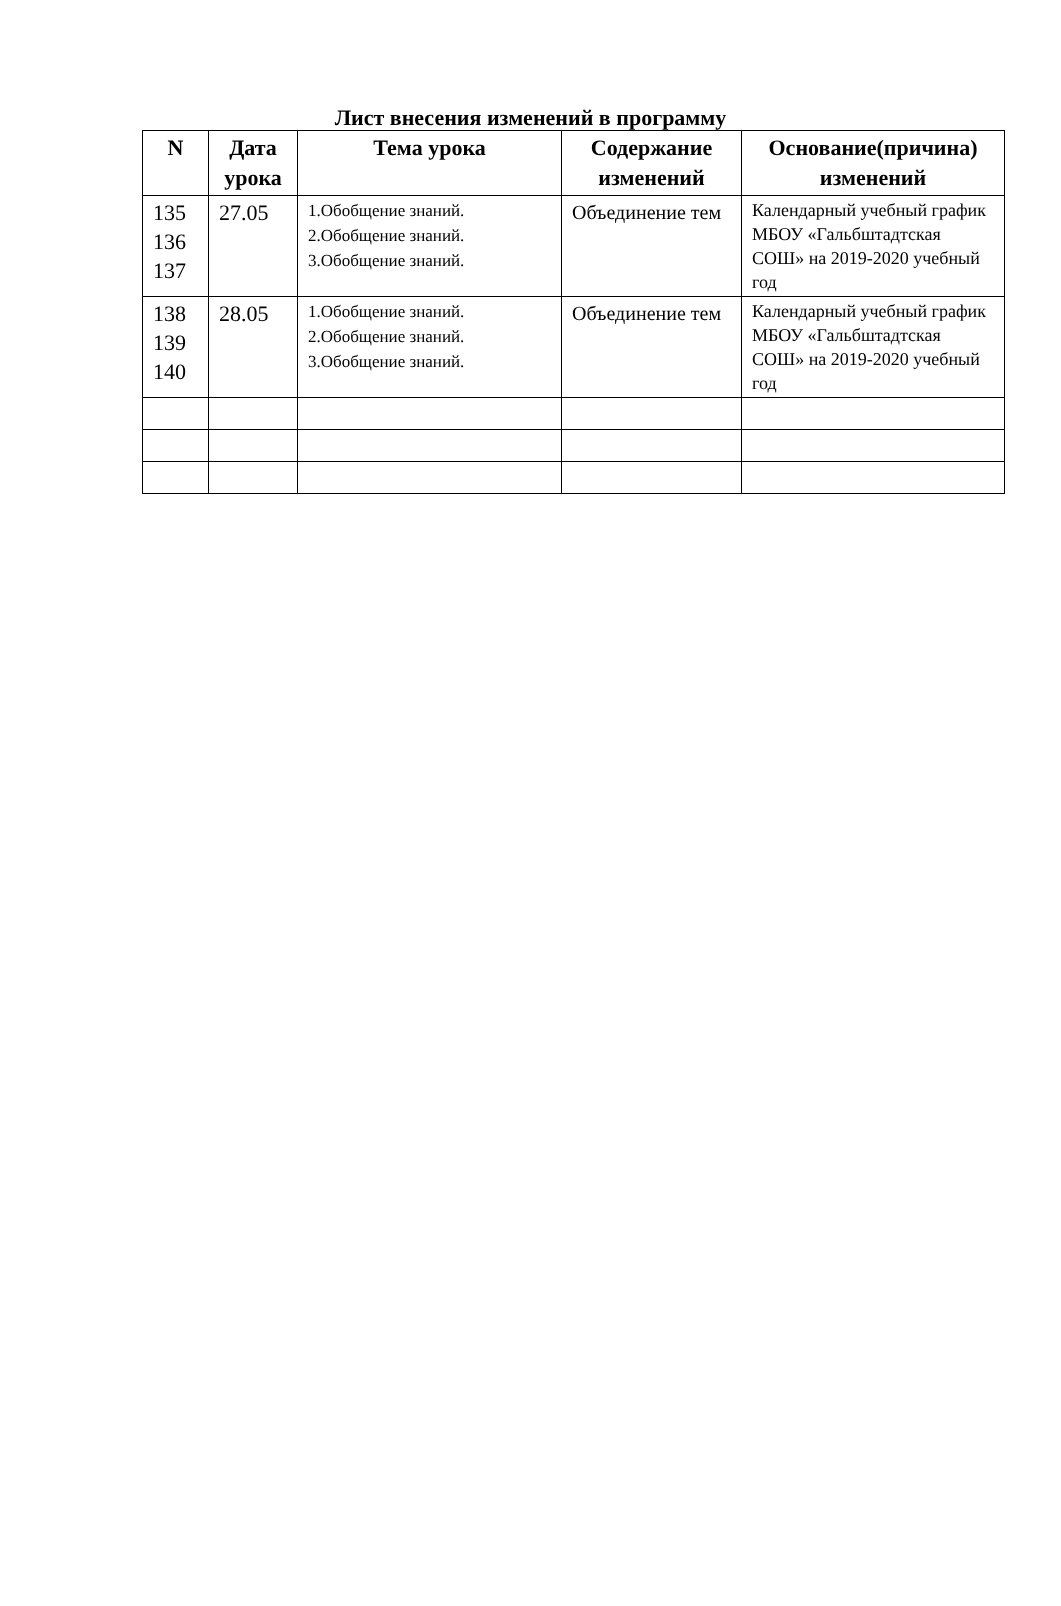Лист внесения изменений в программу
| N | Дата урока | Тема урока | Содержание изменений | Основание(причина) изменений |
| --- | --- | --- | --- | --- |
| 135 136 137 | 27.05 | 1.Обобщение знаний. 2.Обобщение знаний. 3.Обобщение знаний. | Объединение тем | Календарный учебный график МБОУ «Гальбштадтская СОШ» на 2019-2020 учебный год |
| 138 139 140 | 28.05 | 1.Обобщение знаний. 2.Обобщение знаний. 3.Обобщение знаний. | Объединение тем | Календарный учебный график МБОУ «Гальбштадтская СОШ» на 2019-2020 учебный год |